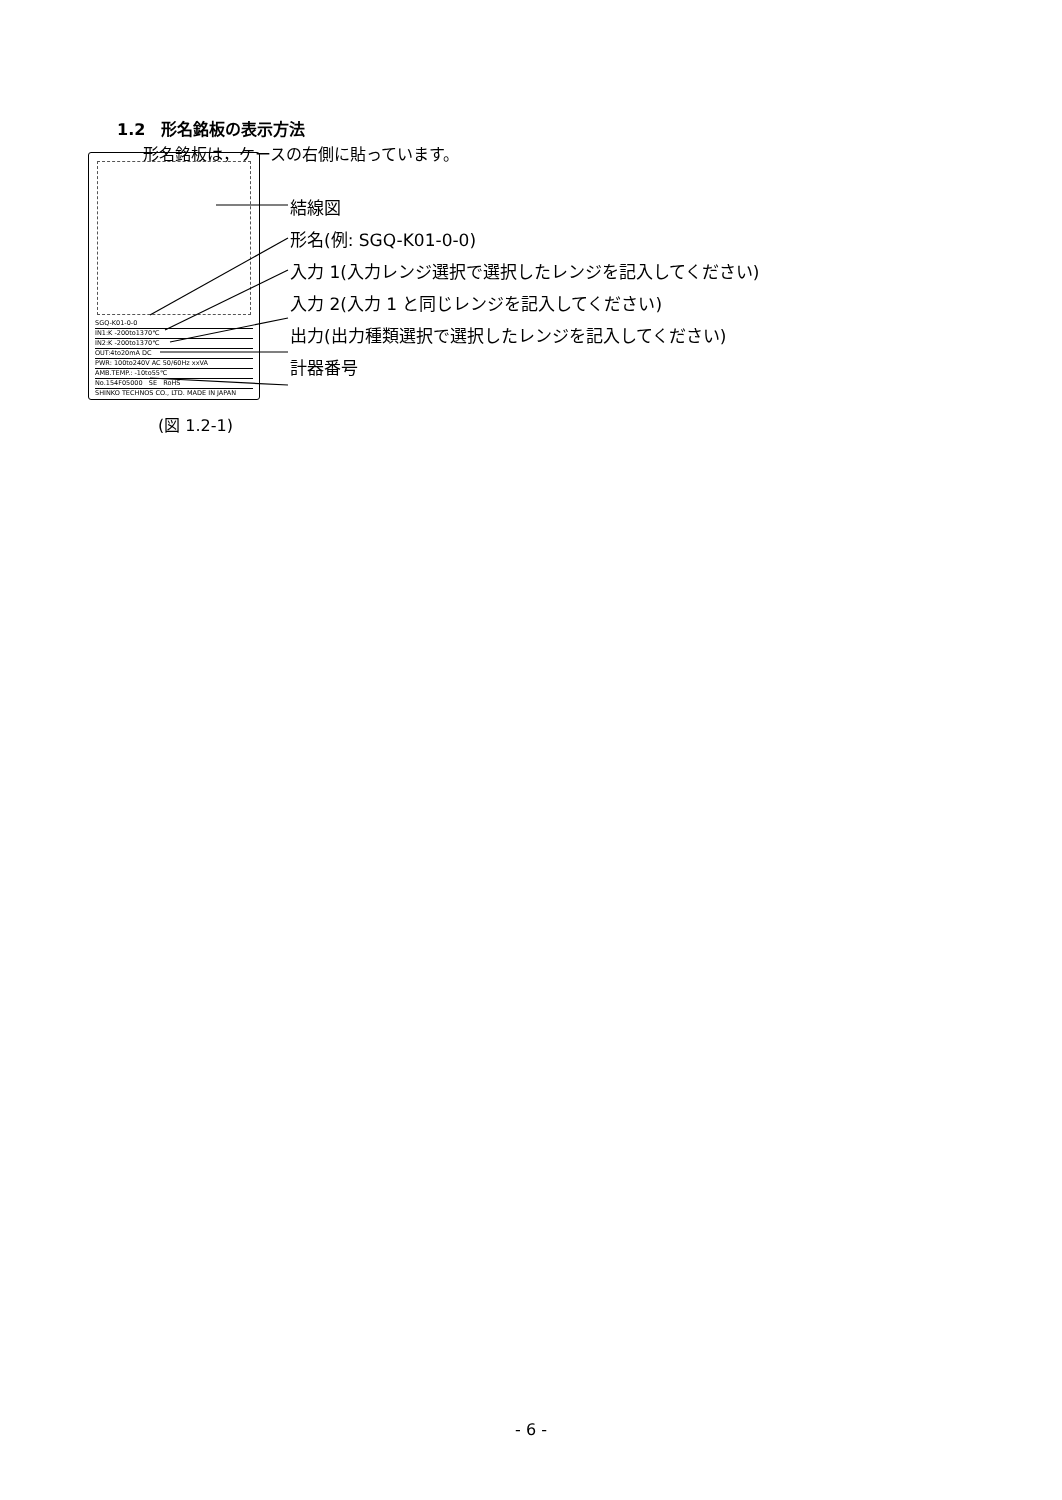1.2　形名銘板の表示方法
形名銘板は，ケースの右側に貼っています。
SGQ-K01-0-0
IN1:K -200to1370℃
IN2:K -200to1370℃
OUT:4to20mA DC
PWR: 100to240V AC 50/60Hz xxVA
AMB.TEMP.: -10to55℃
No.154F05000 SE RoHS
SHINKO TECHNOS CO., LTD. MADE IN JAPAN
結線図
形名(例: SGQ-K01-0-0)
入力 1(入力レンジ選択で選択したレンジを記入してください)
入力 2(入力 1 と同じレンジを記入してください)
出力(出力種類選択で選択したレンジを記入してください)
計器番号
(図 1.2-1)
- 6 -